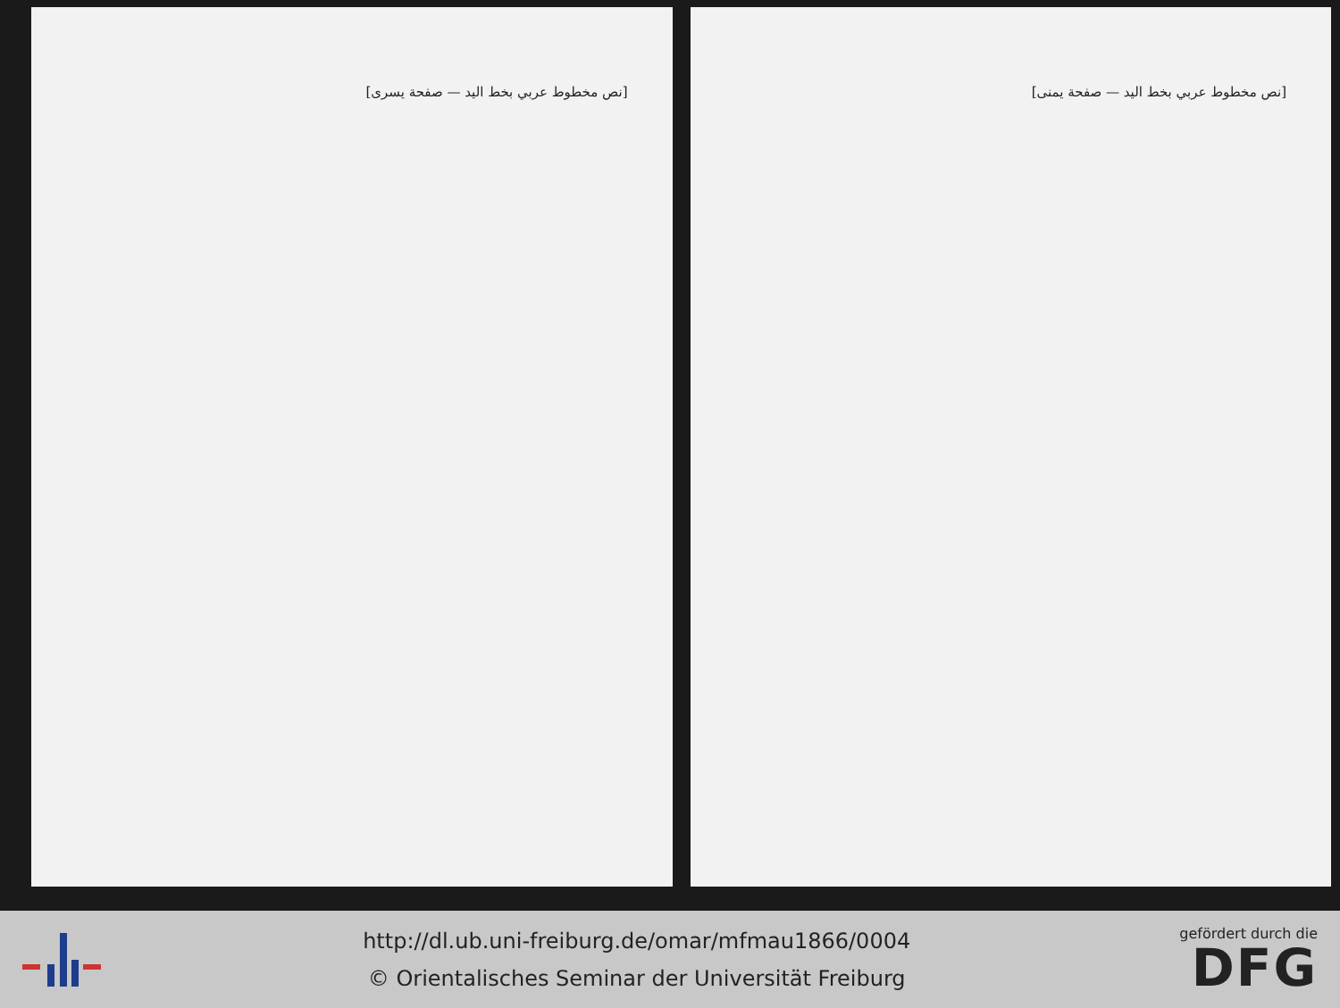[نص مخطوط عربي بخط اليد — صفحة يسرى]
[نص مخطوط عربي بخط اليد — صفحة يمنى]
http://dl.ub.uni-freiburg.de/omar/mfmau1866/0004
© Orientalisches Seminar der Universität Freiburg
gefördert durch die
DFG